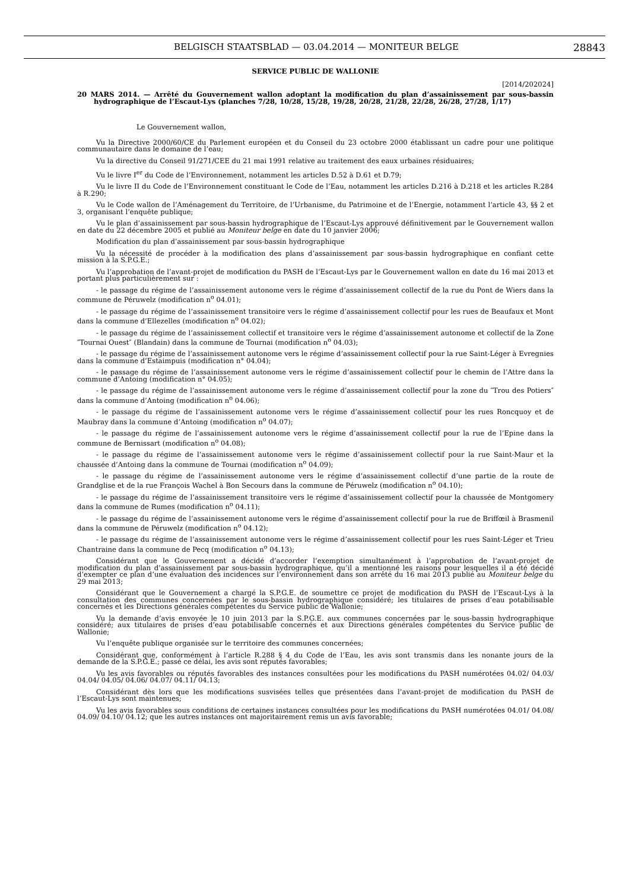BELGISCH STAATSBLAD — 03.04.2014 — MONITEUR BELGE 28843
SERVICE PUBLIC DE WALLONIE
[2014/202024]
20 MARS 2014. — Arrêté du Gouvernement wallon adoptant la modification du plan d’assainissement par sous-bassin hydrographique de l’Escaut-Lys (planches 7/28, 10/28, 15/28, 19/28, 20/28, 21/28, 22/28, 26/28, 27/28, 1/17)
Le Gouvernement wallon,
Vu la Directive 2000/60/CE du Parlement européen et du Conseil du 23 octobre 2000 établissant un cadre pour une politique communautaire dans le domaine de l’eau;
Vu la directive du Conseil 91/271/CEE du 21 mai 1991 relative au traitement des eaux urbaines résiduaires;
Vu le livre I<sup>er</sup> du Code de l’Environnement, notamment les articles D.52 à D.61 et D.79;
Vu le livre II du Code de l’Environnement constituant le Code de l’Eau, notamment les articles D.216 à D.218 et les articles R.284 à R.290;
Vu le Code wallon de l’Aménagement du Territoire, de l’Urbanisme, du Patrimoine et de l’Energie, notamment l’article 43, §§ 2 et 3, organisant l’enquête publique;
Vu le plan d’assainissement par sous-bassin hydrographique de l’Escaut-Lys approuvé définitivement par le Gouvernement wallon en date du 22 décembre 2005 et publié au Moniteur belge en date du 10 janvier 2006;
Modification du plan d’assainissement par sous-bassin hydrographique
Vu la nécessité de procéder à la modification des plans d’assainissement par sous-bassin hydrographique en confiant cette mission à la S.P.G.E.;
Vu l’approbation de l’avant-projet de modification du PASH de l’Escaut-Lys par le Gouvernement wallon en date du 16 mai 2013 et portant plus particulièrement sur :
- le passage du régime de l’assainissement autonome vers le régime d’assainissement collectif de la rue du Pont de Wiers dans la commune de Péruwelz (modification n<sup>o</sup> 04.01);
- le passage du régime de l’assainissement transitoire vers le régime d’assainissement collectif pour les rues de Beaufaux et Mont dans la commune d’Ellezelles (modification n<sup>o</sup> 04.02);
- le passage du régime de l’assainissement collectif et transitoire vers le régime d’assainissement autonome et collectif de la Zone ″Tournai Ouest″ (Blandain) dans la commune de Tournai (modification n<sup>o</sup> 04.03);
- le passage du régime de l’assainissement autonome vers le régime d’assainissement collectif pour la rue Saint-Léger à Evregnies dans la commune d’Estaimpuis (modification n° 04.04);
- le passage du régime de l’assainissement autonome vers le régime d’assainissement collectif pour le chemin de l’Attre dans la commune d’Antoing (modification n° 04.05);
- le passage du régime de l’assainissement autonome vers le régime d’assainissement collectif pour la zone du ″Trou des Potiers″ dans la commune d’Antoing (modification n<sup>o</sup> 04.06);
- le passage du régime de l’assainissement autonome vers le régime d’assainissement collectif pour les rues Roncquoy et de Maubray dans la commune d’Antoing (modification n<sup>o</sup> 04.07);
- le passage du régime de l’assainissement autonome vers le régime d’assainissement collectif pour la rue de l’Epine dans la commune de Bernissart (modification n<sup>o</sup> 04.08);
- le passage du régime de l’assainissement autonome vers le régime d’assainissement collectif pour la rue Saint-Maur et la chaussée d’Antoing dans la commune de Tournai (modification n<sup>o</sup> 04.09);
- le passage du régime de l’assainissement autonome vers le régime d’assainissement collectif d’une partie de la route de Grandglise et de la rue François Wachel à Bon Secours dans la commune de Péruwelz (modification n<sup>o</sup> 04.10);
- le passage du régime de l’assainissement transitoire vers le régime d’assainissement collectif pour la chaussée de Montgomery dans la commune de Rumes (modification n<sup>o</sup> 04.11);
- le passage du régime de l’assainissement autonome vers le régime d’assainissement collectif pour la rue de Briffœil à Brasmenil dans la commune de Péruwelz (modification n<sup>o</sup> 04.12);
- le passage du régime de l’assainissement autonome vers le régime d’assainissement collectif pour les rues Saint-Léger et Trieu Chantraine dans la commune de Pecq (modification n<sup>o</sup> 04.13);
Considérant que le Gouvernement a décidé d’accorder l’exemption simultanément à l’approbation de l’avant-projet de modification du plan d’assainissement par sous-bassin hydrographique, qu’il a mentionné les raisons pour lesquelles il a été décidé d’exempter ce plan d’une évaluation des incidences sur l’environnement dans son arrêté du 16 mai 2013 publié au Moniteur belge du 29 mai 2013;
Considérant que le Gouvernement a chargé la S.P.G.E. de soumettre ce projet de modification du PASH de l’Escaut-Lys à la consultation des communes concernées par le sous-bassin hydrographique considéré; les titulaires de prises d’eau potabilisable concernés et les Directions générales compétentes du Service public de Wallonie;
Vu la demande d’avis envoyée le 10 juin 2013 par la S.P.G.E. aux communes concernées par le sous-bassin hydrographique considéré; aux titulaires de prises d’eau potabilisable concernés et aux Directions générales compétentes du Service public de Wallonie;
Vu l’enquête publique organisée sur le territoire des communes concernées;
Considérant que, conformément à l’article R.288 § 4 du Code de l’Eau, les avis sont transmis dans les nonante jours de la demande de la S.P.G.E.; passé ce délai, les avis sont réputés favorables;
Vu les avis favorables ou réputés favorables des instances consultées pour les modifications du PASH numérotées 04.02/ 04.03/ 04.04/ 04.05/ 04.06/ 04.07/ 04.11/ 04.13;
Considérant dès lors que les modifications susvisées telles que présentées dans l’avant-projet de modification du PASH de l’Escaut-Lys sont maintenues;
Vu les avis favorables sous conditions de certaines instances consultées pour les modifications du PASH numérotées 04.01/ 04.08/ 04.09/ 04.10/ 04.12; que les autres instances ont majoritairement remis un avis favorable;